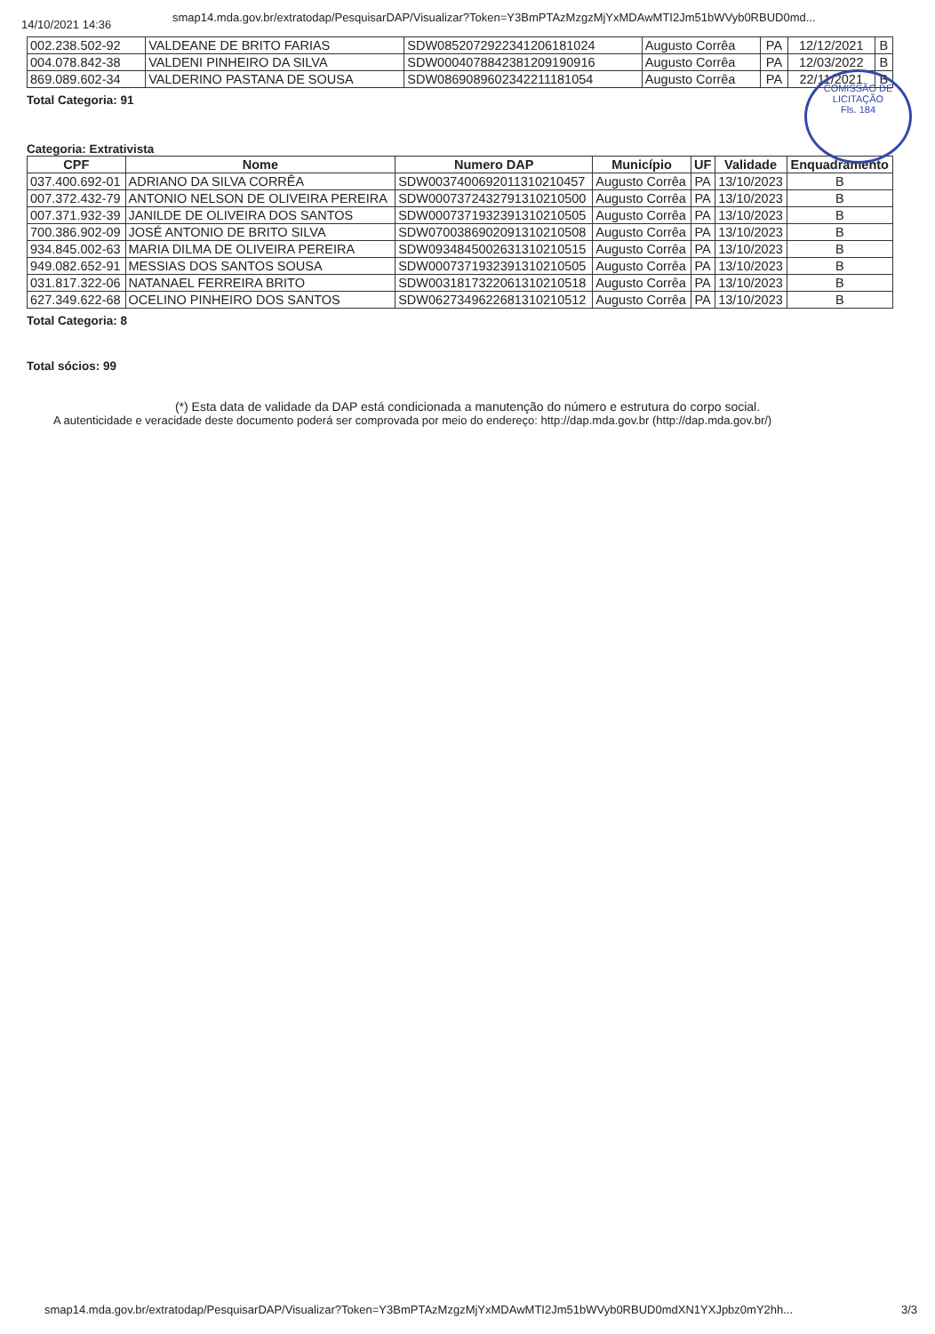14/10/2021 14:36 smap14.mda.gov.br/extratodap/PesquisarDAP/Visualizar?Token=Y3BmPTAzMzgzMjYxMDAwMTI2Jm51bWVyb0RBUD0md...
| 002.238.502-92 | VALDEANE DE BRITO FARIAS | SDW0852072922341206181024 | Augusto Corrêa | PA | 12/12/2021 | B |
| 004.078.842-38 | VALDENI PINHEIRO DA SILVA | SDW0004078842381209190916 | Augusto Corrêa | PA | 12/03/2022 | B |
| 869.089.602-34 | VALDERINO PASTANA DE SOUSA | SDW0869089602342211181054 | Augusto Corrêa | PA | 22/11/2021 | B |
Total Categoria: 91
COMISSÃO DE LICITAÇÃO
Fls. 184
Categoria: Extrativista
| CPF | Nome | Numero DAP | Município | UF | Validade | Enquadramento |
| --- | --- | --- | --- | --- | --- | --- |
| 037.400.692-01 | ADRIANO DA SILVA CORRÊA | SDW0037400692011310210457 | Augusto Corrêa | PA | 13/10/2023 | B |
| 007.372.432-79 | ANTONIO NELSON DE OLIVEIRA PEREIRA | SDW0007372432791310210500 | Augusto Corrêa | PA | 13/10/2023 | B |
| 007.371.932-39 | JANILDE DE OLIVEIRA DOS SANTOS | SDW0007371932391310210505 | Augusto Corrêa | PA | 13/10/2023 | B |
| 700.386.902-09 | JOSÉ ANTONIO DE BRITO SILVA | SDW0700386902091310210508 | Augusto Corrêa | PA | 13/10/2023 | B |
| 934.845.002-63 | MARIA DILMA DE OLIVEIRA PEREIRA | SDW0934845002631310210515 | Augusto Corrêa | PA | 13/10/2023 | B |
| 949.082.652-91 | MESSIAS DOS SANTOS SOUSA | SDW0007371932391310210505 | Augusto Corrêa | PA | 13/10/2023 | B |
| 031.817.322-06 | NATANAEL FERREIRA BRITO | SDW0031817322061310210518 | Augusto Corrêa | PA | 13/10/2023 | B |
| 627.349.622-68 | OCELINO PINHEIRO DOS SANTOS | SDW0627349622681310210512 | Augusto Corrêa | PA | 13/10/2023 | B |
Total Categoria: 8
Total sócios: 99
(*) Esta data de validade da DAP está condicionada a manutenção do número e estrutura do corpo social.
A autenticidade e veracidade deste documento poderá ser comprovada por meio do endereço: http://dap.mda.gov.br (http://dap.mda.gov.br/)
smap14.mda.gov.br/extratodap/PesquisarDAP/Visualizar?Token=Y3BmPTAzMzgzMjYxMDAwMTI2Jm51bWVyb0RBUD0mdXN1YXJpbz0mY2hh... 3/3